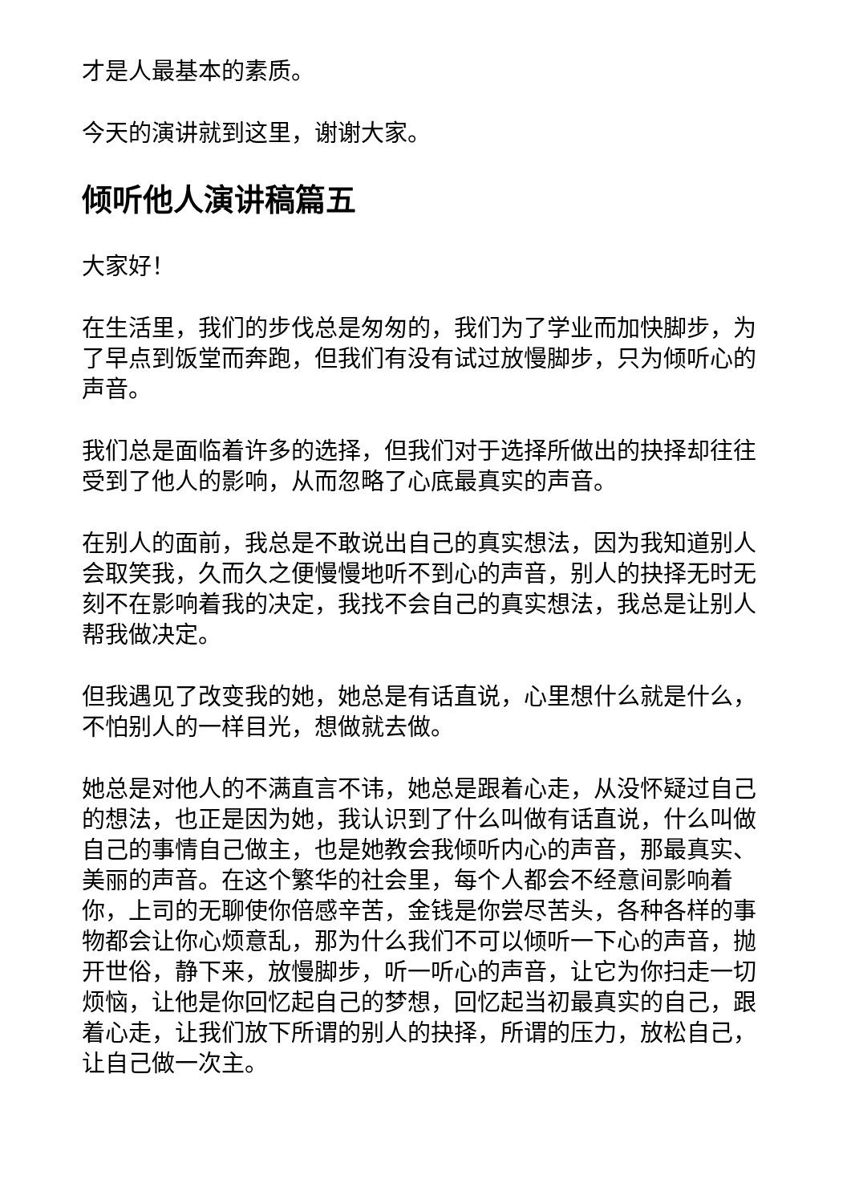才是人最基本的素质。
今天的演讲就到这里，谢谢大家。
倾听他人演讲稿篇五
大家好！
在生活里，我们的步伐总是匆匆的，我们为了学业而加快脚步，为了早点到饭堂而奔跑，但我们有没有试过放慢脚步，只为倾听心的声音。
我们总是面临着许多的选择，但我们对于选择所做出的抉择却往往受到了他人的影响，从而忽略了心底最真实的声音。
在别人的面前，我总是不敢说出自己的真实想法，因为我知道别人会取笑我，久而久之便慢慢地听不到心的声音，别人的抉择无时无刻不在影响着我的决定，我找不会自己的真实想法，我总是让别人帮我做决定。
但我遇见了改变我的她，她总是有话直说，心里想什么就是什么，不怕别人的一样目光，想做就去做。
她总是对他人的不满直言不讳，她总是跟着心走，从没怀疑过自己的想法，也正是因为她，我认识到了什么叫做有话直说，什么叫做自己的事情自己做主，也是她教会我倾听内心的声音，那最真实、美丽的声音。在这个繁华的社会里，每个人都会不经意间影响着你，上司的无聊使你倍感辛苦，金钱是你尝尽苦头，各种各样的事物都会让你心烦意乱，那为什么我们不可以倾听一下心的声音，抛开世俗，静下来，放慢脚步，听一听心的声音，让它为你扫走一切烦恼，让他是你回忆起自己的梦想，回忆起当初最真实的自己，跟着心走，让我们放下所谓的别人的抉择，所谓的压力，放松自己，让自己做一次主。